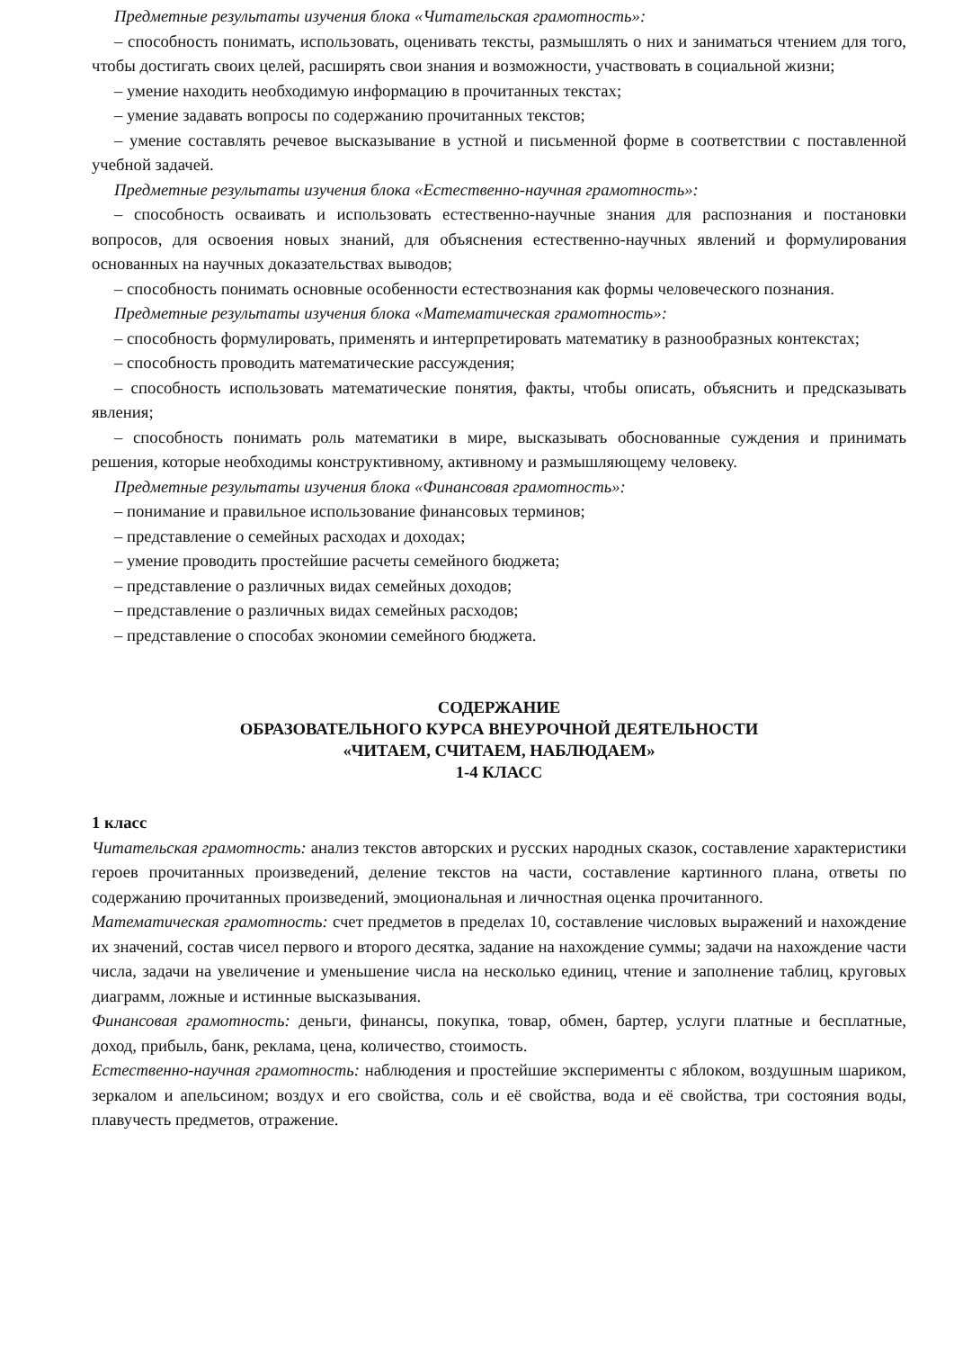Предметные результаты изучения блока «Читательская грамотность»:
– способность понимать, использовать, оценивать тексты, размышлять о них и заниматься чтением для того, чтобы достигать своих целей, расширять свои знания и возможности, участвовать в социальной жизни;
– умение находить необходимую информацию в прочитанных текстах;
– умение задавать вопросы по содержанию прочитанных текстов;
– умение составлять речевое высказывание в устной и письменной форме в соответствии с поставленной учебной задачей.
Предметные результаты изучения блока «Естественно-научная грамотность»:
– способность осваивать и использовать естественно-научные знания для распознания и постановки вопросов, для освоения новых знаний, для объяснения естественно-научных явлений и формулирования основанных на научных доказательствах выводов;
– способность понимать основные особенности естествознания как формы человеческого познания.
Предметные результаты изучения блока «Математическая грамотность»:
– способность формулировать, применять и интерпретировать математику в разнообразных контекстах;
– способность проводить математические рассуждения;
– способность использовать математические понятия, факты, чтобы описать, объяснить и предсказывать явления;
– способность понимать роль математики в мире, высказывать обоснованные суждения и принимать решения, которые необходимы конструктивному, активному и размышляющему человеку.
Предметные результаты изучения блока «Финансовая грамотность»:
– понимание и правильное использование финансовых терминов;
– представление о семейных расходах и доходах;
– умение проводить простейшие расчеты семейного бюджета;
– представление о различных видах семейных доходов;
– представление о различных видах семейных расходов;
– представление о способах экономии семейного бюджета.
СОДЕРЖАНИЕ
ОБРАЗОВАТЕЛЬНОГО КУРСА ВНЕУРОЧНОЙ ДЕЯТЕЛЬНОСТИ
«ЧИТАЕМ, СЧИТАЕМ, НАБЛЮДАЕМ»
1-4 КЛАСС
1 класс
Читательская грамотность: анализ текстов авторских и русских народных сказок, составление характеристики героев прочитанных произведений, деление текстов на части, составление картинного плана, ответы по содержанию прочитанных произведений, эмоциональная и личностная оценка прочитанного.
Математическая грамотность: счет предметов в пределах 10, составление числовых выражений и нахождение их значений, состав чисел первого и второго десятка, задание на нахождение суммы; задачи на нахождение части числа, задачи на увеличение и уменьшение числа на несколько единиц, чтение и заполнение таблиц, круговых диаграмм, ложные и истинные высказывания.
Финансовая грамотность: деньги, финансы, покупка, товар, обмен, бартер, услуги платные и бесплатные, доход, прибыль, банк, реклама, цена, количество, стоимость.
Естественно-научная грамотность: наблюдения и простейшие эксперименты с яблоком, воздушным шариком, зеркалом и апельсином; воздух и его свойства, соль и её свойства, вода и её свойства, три состояния воды, плавучесть предметов, отражение.